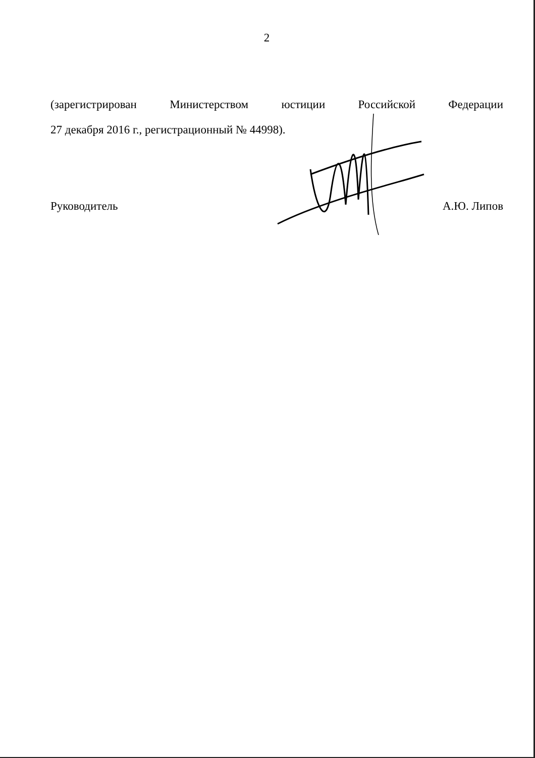2
(зарегистрирован Министерством юстиции Российской Федерации
27 декабря 2016 г., регистрационный № 44998).
Руководитель А.Ю. Липов